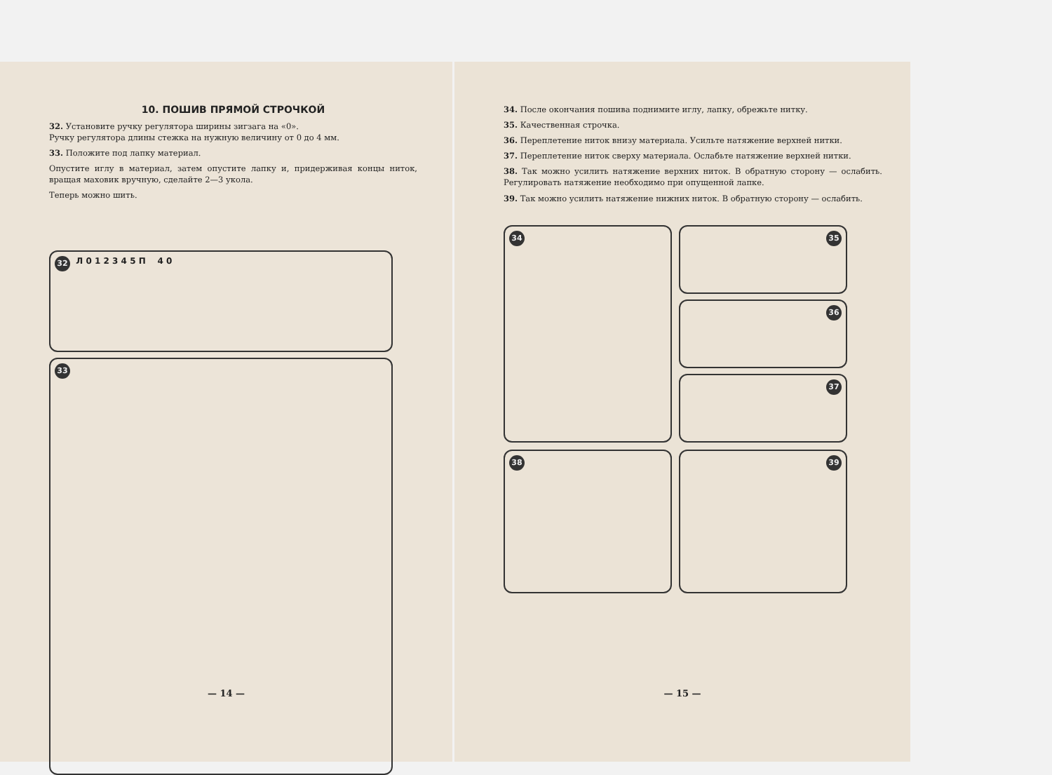10. ПОШИВ ПРЯМОЙ СТРОЧКОЙ
32. Установите ручку регулятора ширины зигзага на «0».
Ручку регулятора длины стежка на нужную величину от 0 до 4 мм.
33. Положите под лапку материал.
Опустите иглу в материал, затем опустите лапку и, придерживая концы ниток, вращая маховик вручную, сделайте 2—3 укола.
Теперь можно шить.
32 Л 0 1 2 3 4 5 П 4 0
33
— 14 —
34. После окончания пошива поднимите иглу, лапку, обрежьте нитку.
35. Качественная строчка.
36. Переплетение ниток внизу материала. Усильте натяжение верхней нитки.
37. Переплетение ниток сверху материала. Ослабьте натяжение верхней нитки.
38. Так можно усилить натяжение верхних ниток. В обратную сторону — ослабить. Регулировать натяжение необходимо при опущенной лапке.
39. Так можно усилить натяжение нижних ниток. В обратную сторону — ослабить.
34
35
36
37
38
39
— 15 —